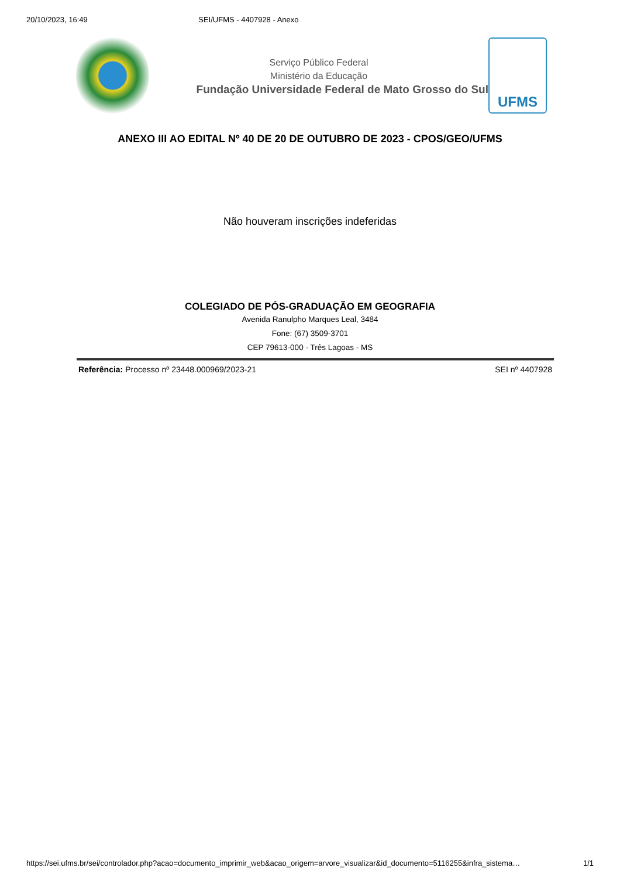20/10/2023, 16:49 SEI/UFMS - 4407928 - Anexo
Serviço Público Federal
Ministério da Educação
Fundação Universidade Federal de Mato Grosso do Sul
UFMS
ANEXO III AO EDITAL Nº 40 DE 20 DE OUTUBRO DE 2023 - CPOS/GEO/UFMS
Não houveram inscrições indeferidas
COLEGIADO DE PÓS-GRADUAÇÃO EM GEOGRAFIA
Avenida Ranulpho Marques Leal, 3484
Fone: (67) 3509-3701
CEP 79613-000 - Três Lagoas - MS
Referência: Processo nº 23448.000969/2023-21 SEI nº 4407928
https://sei.ufms.br/sei/controlador.php?acao=documento_imprimir_web&acao_origem=arvore_visualizar&id_documento=5116255&infra_sistema… 1/1